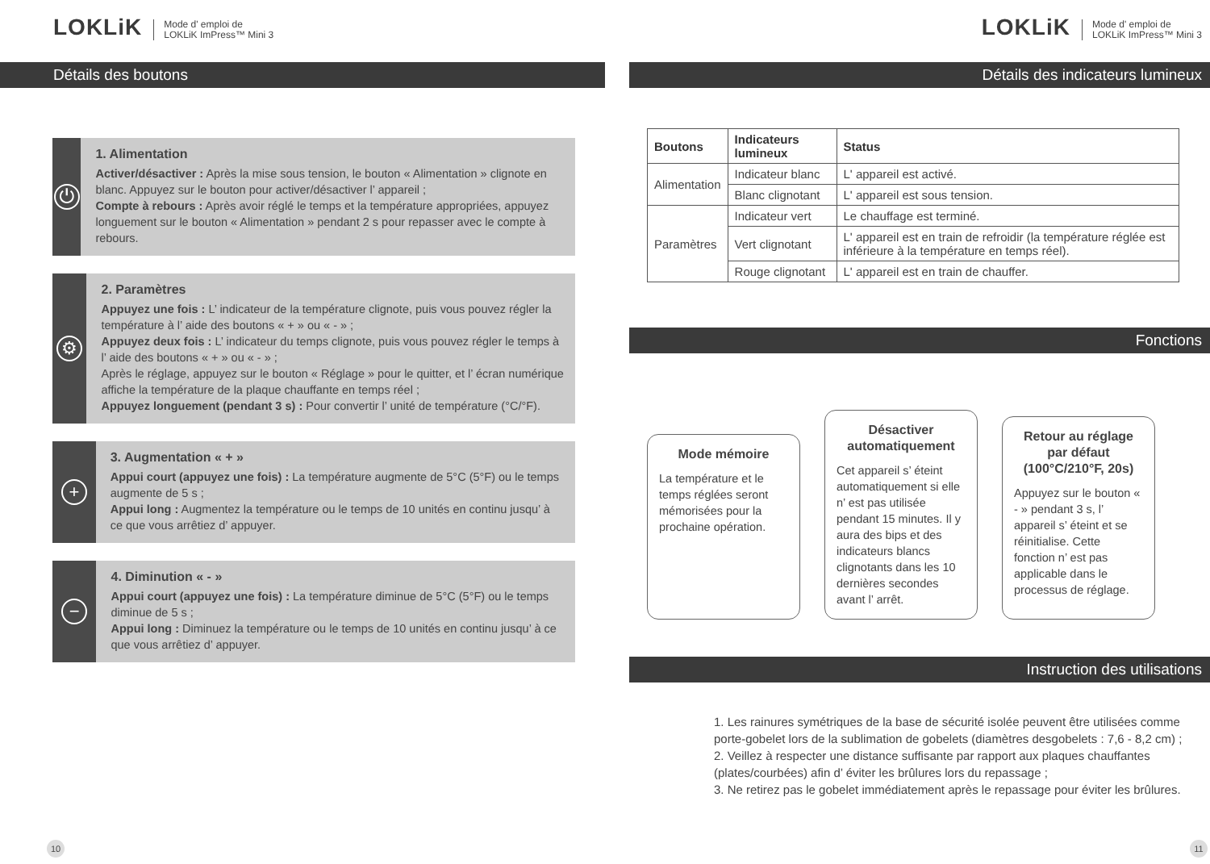LOKLiK Mode d' emploi de
LOKLiK ImPress™ Mini 3
Détails des boutons
⏻
1. Alimentation
Activer/désactiver : Après la mise sous tension, le bouton « Alimentation » clignote en blanc. Appuyez sur le bouton pour activer/désactiver l’ appareil ;
Compte à rebours : Après avoir réglé le temps et la température appropriées, appuyez longuement sur le bouton « Alimentation » pendant 2 s pour repasser avec le compte à rebours.
⚙
2. Paramètres
Appuyez une fois : L’ indicateur de la température clignote, puis vous pouvez régler la température à l’ aide des boutons « + » ou « - » ;
Appuyez deux fois : L’ indicateur du temps clignote, puis vous pouvez régler le temps à l’ aide des boutons « + » ou « - » ;
Après le réglage, appuyez sur le bouton « Réglage » pour le quitter, et l’ écran numérique affiche la température de la plaque chauffante en temps réel ;
Appuyez longuement (pendant 3 s) : Pour convertir l’ unité de température (°C/°F).
+
3. Augmentation « + »
Appui court (appuyez une fois) : La température augmente de 5°C (5°F) ou le temps augmente de 5 s ;
Appui long : Augmentez la température ou le temps de 10 unités en continu jusqu’ à ce que vous arrêtiez d’ appuyer.
−
4. Diminution « - »
Appui court (appuyez une fois) : La température diminue de 5°C (5°F) ou le temps diminue de 5 s ;
Appui long : Diminuez la température ou le temps de 10 unités en continu jusqu’ à ce que vous arrêtiez d’ appuyer.
10
LOKLiK Mode d' emploi de
LOKLiK ImPress™ Mini 3
Détails des indicateurs lumineux
| Boutons | Indicateurs lumineux | Status |
| --- | --- | --- |
| Alimentation | Indicateur blanc | L' appareil est activé. |
| | Blanc clignotant | L' appareil est sous tension. |
| Paramètres | Indicateur vert | Le chauffage est terminé. |
| | Vert clignotant | L' appareil est en train de refroidir (la température réglée est inférieure à la température en temps réel). |
| | Rouge clignotant | L' appareil est en train de chauffer. |
Fonctions
Mode mémoire
La température et le temps réglées seront mémorisées pour la prochaine opération.
Désactiver automatiquement
Cet appareil s’ éteint automatiquement si elle n’ est pas utilisée pendant 15 minutes. Il y aura des bips et des indicateurs blancs clignotants dans les 10 dernières secondes avant l’ arrêt.
Retour au réglage par défaut (100°C/210°F, 20s)
Appuyez sur le bouton « - » pendant 3 s, l’ appareil s’ éteint et se réinitialise. Cette fonction n’ est pas applicable dans le processus de réglage.
Instruction des utilisations
1. Les rainures symétriques de la base de sécurité isolée peuvent être utilisées comme porte-gobelet lors de la sublimation de gobelets (diamètres desgobelets : 7,6 - 8,2 cm) ;
2. Veillez à respecter une distance suffisante par rapport aux plaques chauffantes (plates/courbées) afin d’ éviter les brûlures lors du repassage ;
3. Ne retirez pas le gobelet immédiatement après le repassage pour éviter les brûlures.
11